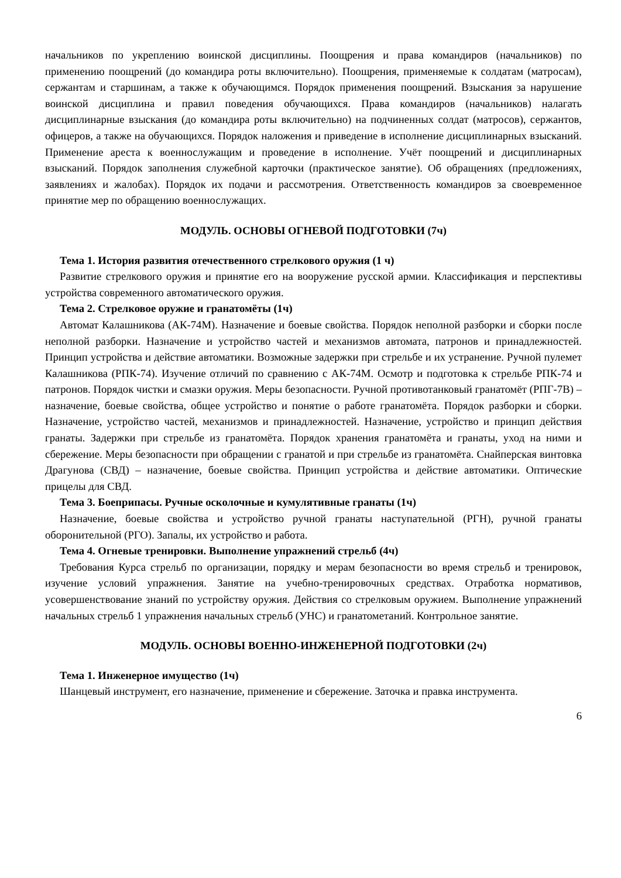начальников по укреплению воинской дисциплины. Поощрения и права командиров (начальников) по применению поощрений (до командира роты включительно). Поощрения, применяемые к солдатам (матросам), сержантам и старшинам, а также к обучающимся. Порядок применения поощрений. Взыскания за нарушение воинской дисциплина и правил поведения обучающихся. Права командиров (начальников) налагать дисциплинарные взыскания (до командира роты включительно) на подчиненных солдат (матросов), сержантов, офицеров, а также на обучающихся. Порядок наложения и приведение в исполнение дисциплинарных взысканий. Применение ареста к военнослужащим и проведение в исполнение. Учёт поощрений и дисциплинарных взысканий. Порядок заполнения служебной карточки (практическое занятие). Об обращениях (предложениях, заявлениях и жалобах). Порядок их подачи и рассмотрения. Ответственность командиров за своевременное принятие мер по обращению военнослужащих.
МОДУЛЬ. ОСНОВЫ ОГНЕВОЙ ПОДГОТОВКИ (7ч)
Тема 1. История развития отечественного стрелкового оружия (1 ч)
Развитие стрелкового оружия и принятие его на вооружение русской армии. Классификация и перспективы устройства современного автоматического оружия.
Тема 2. Стрелковое оружие и гранатомёты (1ч)
Автомат Калашникова (АК-74М). Назначение и боевые свойства. Порядок неполной разборки и сборки после неполной разборки. Назначение и устройство частей и механизмов автомата, патронов и принадлежностей. Принцип устройства и действие автоматики. Возможные задержки при стрельбе и их устранение. Ручной пулемет Калашникова (РПК-74). Изучение отличий по сравнению с АК-74М. Осмотр и подготовка к стрельбе РПК-74 и патронов. Порядок чистки и смазки оружия. Меры безопасности. Ручной противотанковый гранатомёт (РПГ-7В) – назначение, боевые свойства, общее устройство и понятие о работе гранатомёта. Порядок разборки и сборки. Назначение, устройство частей, механизмов и принадлежностей. Назначение, устройство и принцип действия гранаты. Задержки при стрельбе из гранатомёта. Порядок хранения гранатомёта и гранаты, уход на ними и сбережение. Меры безопасности при обращении с гранатой и при стрельбе из гранатомёта. Снайперская винтовка Драгунова (СВД) – назначение, боевые свойства. Принцип устройства и действие автоматики. Оптические прицелы для СВД.
Тема 3. Боеприпасы. Ручные осколочные и кумулятивные гранаты (1ч)
Назначение, боевые свойства и устройство ручной гранаты наступательной (РГН), ручной гранаты оборонительной (РГО). Запалы, их устройство и работа.
Тема 4. Огневые тренировки. Выполнение упражнений стрельб (4ч)
Требования Курса стрельб по организации, порядку и мерам безопасности во время стрельб и тренировок, изучение условий упражнения. Занятие на учебно-тренировочных средствах. Отработка нормативов, усовершенствование знаний по устройству оружия. Действия со стрелковым оружием. Выполнение упражнений начальных стрельб 1 упражнения начальных стрельб (УНС) и гранатометаний. Контрольное занятие.
МОДУЛЬ. ОСНОВЫ ВОЕННО-ИНЖЕНЕРНОЙ ПОДГОТОВКИ (2ч)
Тема 1. Инженерное имущество (1ч)
Шанцевый инструмент, его назначение, применение и сбережение. Заточка и правка инструмента.
6